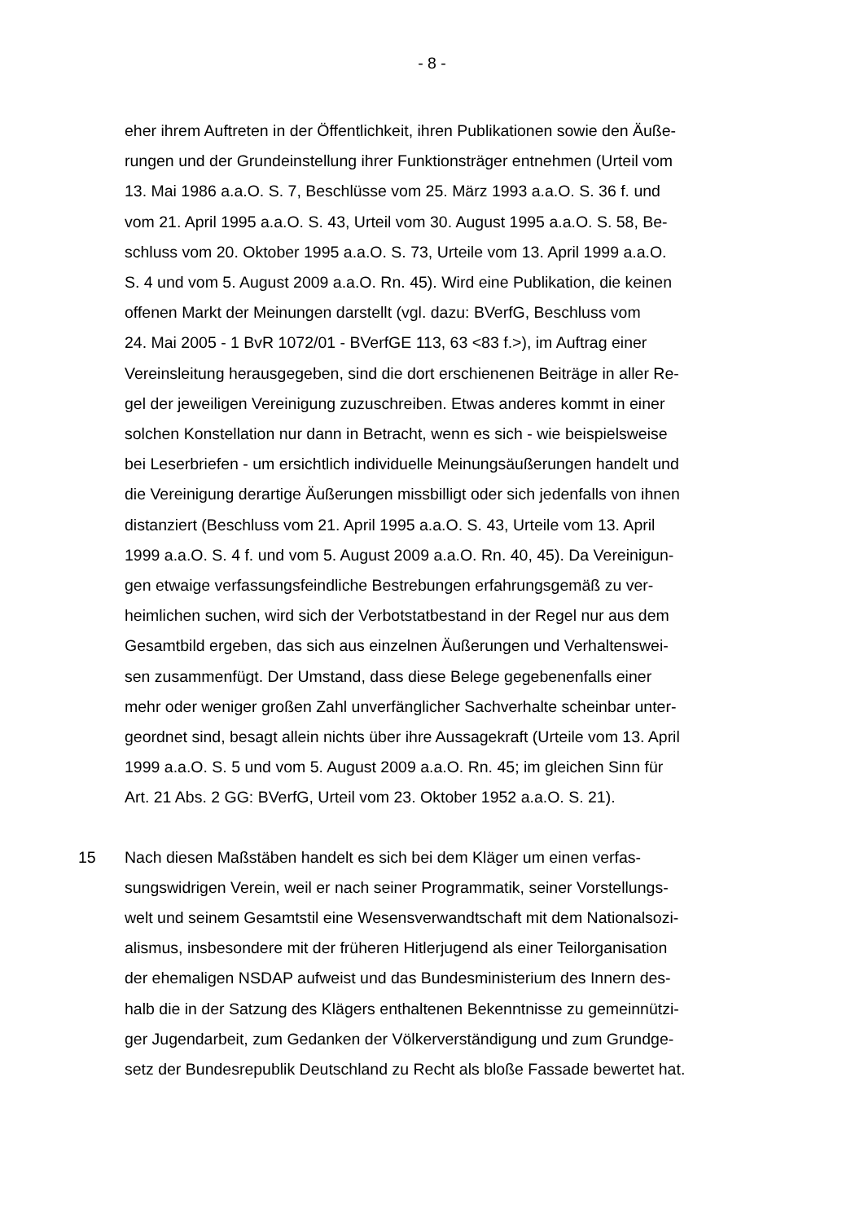- 8 -
eher ihrem Auftreten in der Öffentlichkeit, ihren Publikationen sowie den Äuße-
rungen und der Grundeinstellung ihrer Funktionsträger entnehmen (Urteil vom
13. Mai 1986 a.a.O. S. 7, Beschlüsse vom 25. März 1993 a.a.O. S. 36 f. und
vom 21. April 1995 a.a.O. S. 43, Urteil vom 30. August 1995 a.a.O. S. 58, Be-
schluss vom 20. Oktober 1995 a.a.O. S. 73, Urteile vom 13. April 1999 a.a.O.
S. 4 und vom 5. August 2009 a.a.O. Rn. 45). Wird eine Publikation, die keinen
offenen Markt der Meinungen darstellt (vgl. dazu: BVerfG, Beschluss vom
24. Mai 2005 - 1 BvR 1072/01 - BVerfGE 113, 63 <83 f.>), im Auftrag einer
Vereinsleitung herausgegeben, sind die dort erschienenen Beiträge in aller Re-
gel der jeweiligen Vereinigung zuzuschreiben. Etwas anderes kommt in einer
solchen Konstellation nur dann in Betracht, wenn es sich - wie beispielsweise
bei Leserbriefen - um ersichtlich individuelle Meinungsäußerungen handelt und
die Vereinigung derartige Äußerungen missbilligt oder sich jedenfalls von ihnen
distanziert (Beschluss vom 21. April 1995 a.a.O. S. 43, Urteile vom 13. April
1999 a.a.O. S. 4 f. und vom 5. August 2009 a.a.O. Rn. 40, 45). Da Vereinigun-
gen etwaige verfassungsfeindliche Bestrebungen erfahrungsgemäß zu ver-
heimlichen suchen, wird sich der Verbotstatbestand in der Regel nur aus dem
Gesamtbild ergeben, das sich aus einzelnen Äußerungen und Verhaltenswei-
sen zusammenfügt. Der Umstand, dass diese Belege gegebenenfalls einer
mehr oder weniger großen Zahl unverfänglicher Sachverhalte scheinbar unter-
geordnet sind, besagt allein nichts über ihre Aussagekraft (Urteile vom 13. April
1999 a.a.O. S. 5 und vom 5. August 2009 a.a.O. Rn. 45; im gleichen Sinn für
Art. 21 Abs. 2 GG: BVerfG, Urteil vom 23. Oktober 1952 a.a.O. S. 21).
15 Nach diesen Maßstäben handelt es sich bei dem Kläger um einen verfas-
sungswidrigen Verein, weil er nach seiner Programmatik, seiner Vorstellungs-
welt und seinem Gesamtstil eine Wesensverwandtschaft mit dem Nationalsozi-
alismus, insbesondere mit der früheren Hitlerjugend als einer Teilorganisation
der ehemaligen NSDAP aufweist und das Bundesministerium des Innern des-
halb die in der Satzung des Klägers enthaltenen Bekenntnisse zu gemeinnützi-
ger Jugendarbeit, zum Gedanken der Völkerverständigung und zum Grundge-
setz der Bundesrepublik Deutschland zu Recht als bloße Fassade bewertet hat.